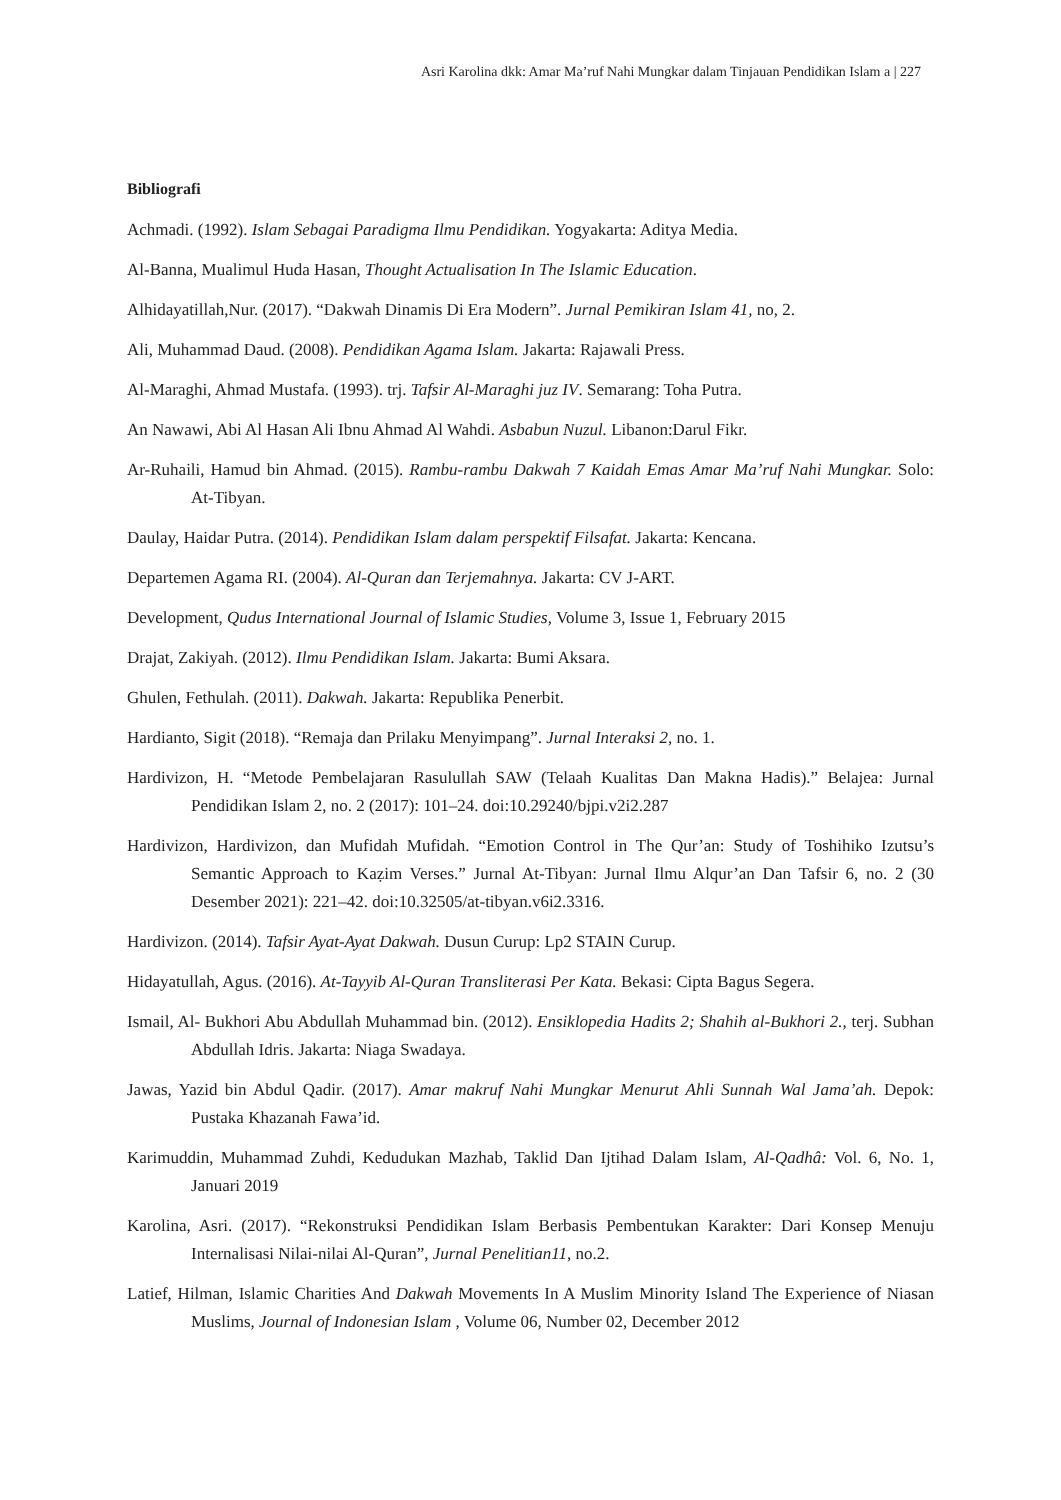Asri Karolina dkk: Amar Ma’ruf Nahi Mungkar dalam Tinjauan Pendidikan Islam a | 227
Bibliografi
Achmadi. (1992). Islam Sebagai Paradigma Ilmu Pendidikan. Yogyakarta: Aditya Media.
Al-Banna, Mualimul Huda Hasan, Thought Actualisation In The Islamic Education.
Alhidayatillah,Nur. (2017). “Dakwah Dinamis Di Era Modern”. Jurnal Pemikiran Islam 41, no, 2.
Ali, Muhammad Daud. (2008). Pendidikan Agama Islam. Jakarta: Rajawali Press.
Al-Maraghi, Ahmad Mustafa. (1993). trj. Tafsir Al-Maraghi juz IV. Semarang: Toha Putra.
An Nawawi, Abi Al Hasan Ali Ibnu Ahmad Al Wahdi. Asbabun Nuzul. Libanon:Darul Fikr.
Ar-Ruhaili, Hamud bin Ahmad. (2015). Rambu-rambu Dakwah 7 Kaidah Emas Amar Ma’ruf Nahi Mungkar. Solo: At-Tibyan.
Daulay, Haidar Putra. (2014). Pendidikan Islam dalam perspektif Filsafat. Jakarta: Kencana.
Departemen Agama RI. (2004). Al-Quran dan Terjemahnya. Jakarta: CV J-ART.
Development, Qudus International Journal of Islamic Studies, Volume 3, Issue 1, February 2015
Drajat, Zakiyah. (2012). Ilmu Pendidikan Islam. Jakarta: Bumi Aksara.
Ghulen, Fethulah. (2011). Dakwah. Jakarta: Republika Penerbit.
Hardianto, Sigit (2018). “Remaja dan Prilaku Menyimpang”. Jurnal Interaksi 2, no. 1.
Hardivizon, H. “Metode Pembelajaran Rasulullah SAW (Telaah Kualitas Dan Makna Hadis).” Belajea: Jurnal Pendidikan Islam 2, no. 2 (2017): 101–24. doi:10.29240/bjpi.v2i2.287
Hardivizon, Hardivizon, dan Mufidah Mufidah. “Emotion Control in The Qur’an: Study of Toshihiko Izutsu’s Semantic Approach to Kaẓim Verses.” Jurnal At-Tibyan: Jurnal Ilmu Alqur’an Dan Tafsir 6, no. 2 (30 Desember 2021): 221–42. doi:10.32505/at-tibyan.v6i2.3316.
Hardivizon. (2014). Tafsir Ayat-Ayat Dakwah. Dusun Curup: Lp2 STAIN Curup.
Hidayatullah, Agus. (2016). At-Tayyib Al-Quran Transliterasi Per Kata. Bekasi: Cipta Bagus Segera.
Ismail, Al- Bukhori Abu Abdullah Muhammad bin. (2012). Ensiklopedia Hadits 2; Shahih al-Bukhori 2., terj. Subhan Abdullah Idris. Jakarta: Niaga Swadaya.
Jawas, Yazid bin Abdul Qadir. (2017). Amar makruf Nahi Mungkar Menurut Ahli Sunnah Wal Jama’ah. Depok: Pustaka Khazanah Fawa’id.
Karimuddin, Muhammad Zuhdi, Kedudukan Mazhab, Taklid Dan Ijtihad Dalam Islam, Al-Qadhâ: Vol. 6, No. 1, Januari 2019
Karolina, Asri. (2017). “Rekonstruksi Pendidikan Islam Berbasis Pembentukan Karakter: Dari Konsep Menuju Internalisasi Nilai-nilai Al-Quran”, Jurnal Penelitian11, no.2.
Latief, Hilman, Islamic Charities And Dakwah Movements In A Muslim Minority Island The Experience of Niasan Muslims, Journal of Indonesian Islam , Volume 06, Number 02, December 2012